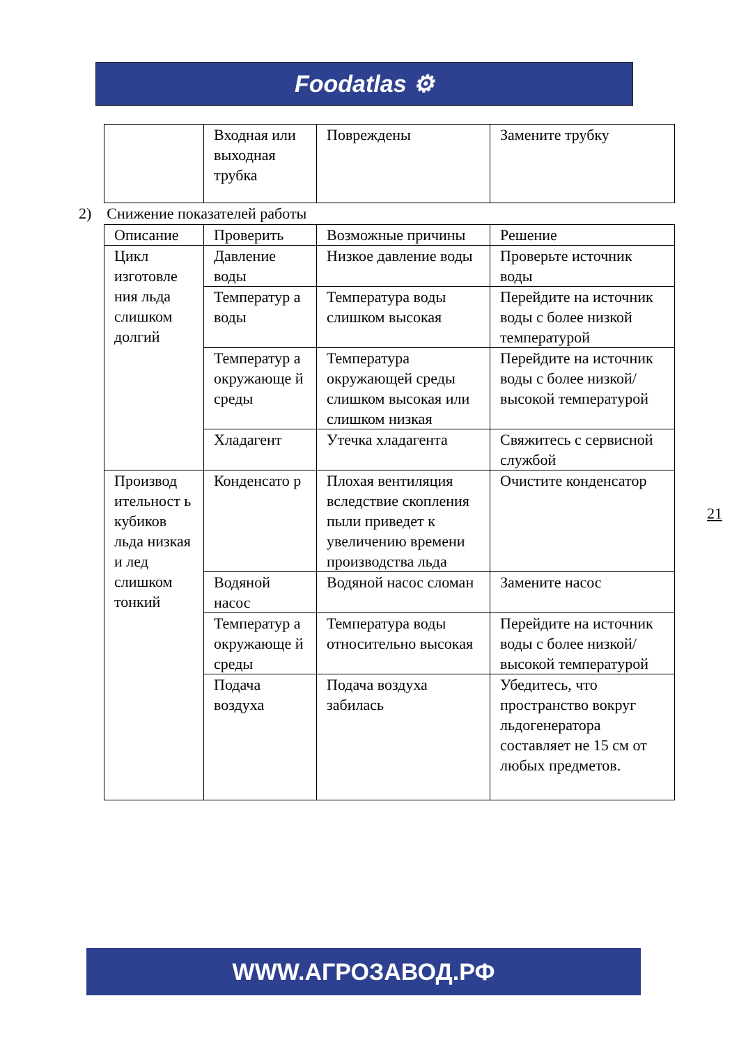Foodatlas ⚙
| | Входная или выходная трубка | Повреждены | Замените трубку |
2) Снижение показателей работы
| Описание | Проверить | Возможные причины | Решение |
| Цикл изготовле ния льда слишком долгий | Давление воды | Низкое давление воды | Проверьте источник воды |
| | Температур а воды | Температура воды слишком высокая | Перейдите на источник воды с более низкой температурой |
| | Температур а окружающе й среды | Температура окружающей среды слишком высокая или слишком низкая | Перейдите на источник воды с более низкой/высокой температурой |
| | Хладагент | Утечка хладагента | Свяжитесь с сервисной службой |
| Производ ительност ь кубиков льда низкая и лед слишком тонкий | Конденсато р | Плохая вентиляция вследствие скопления пыли приведет к увеличению времени производства льда | Очистите конденсатор |
| | Водяной насос | Водяной насос сломан | Замените насос |
| | Температур а окружающе й среды | Температура воды относительно высокая | Перейдите на источник воды с более низкой/высокой температурой |
| | Подача воздуха | Подача воздуха забилась | Убедитесь, что пространство вокруг льдогенератора составляет не 15 см от любых предметов. |
21
WWW.АГРОЗАВОД.РФ